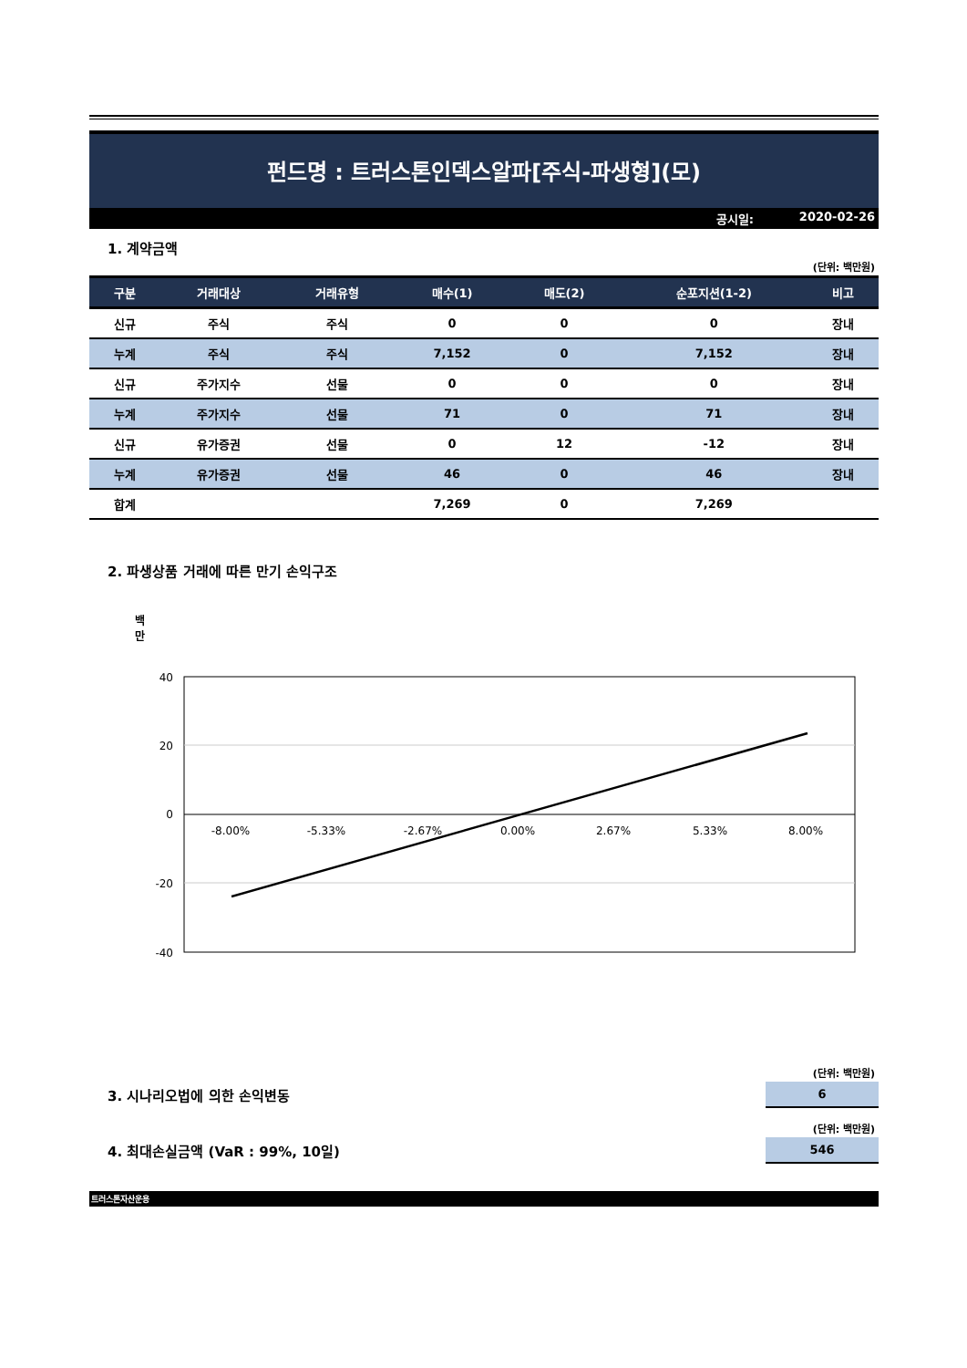펀드명 : 트러스톤인덱스알파[주식-파생형](모)
공시일: 2020-02-26
1. 계약금액
(단위: 백만원)
| 구분 | 거래대상 | 거래유형 | 매수(1) | 매도(2) | 순포지션(1-2) | 비고 |
| --- | --- | --- | --- | --- | --- | --- |
| 신규 | 주식 | 주식 | 0 | 0 | 0 | 장내 |
| 누계 | 주식 | 주식 | 7,152 | 0 | 7,152 | 장내 |
| 신규 | 주가지수 | 선물 | 0 | 0 | 0 | 장내 |
| 누계 | 주가지수 | 선물 | 71 | 0 | 71 | 장내 |
| 신규 | 유가증권 | 선물 | 0 | 12 | -12 | 장내 |
| 누계 | 유가증권 | 선물 | 46 | 0 | 46 | 장내 |
| 합계 | | | 7,269 | 0 | 7,269 | |
2. 파생상품 거래에 따른 만기 손익구조
백
만
40
20
0
-20
-40
-8.00%
-5.33%
-2.67%
0.00%
2.67%
5.33%
8.00%
(단위: 백만원)
3. 시나리오법에 의한 손익변동
6
(단위: 백만원)
4. 최대손실금액 (VaR : 99%, 10일)
546
트러스톤자산운용